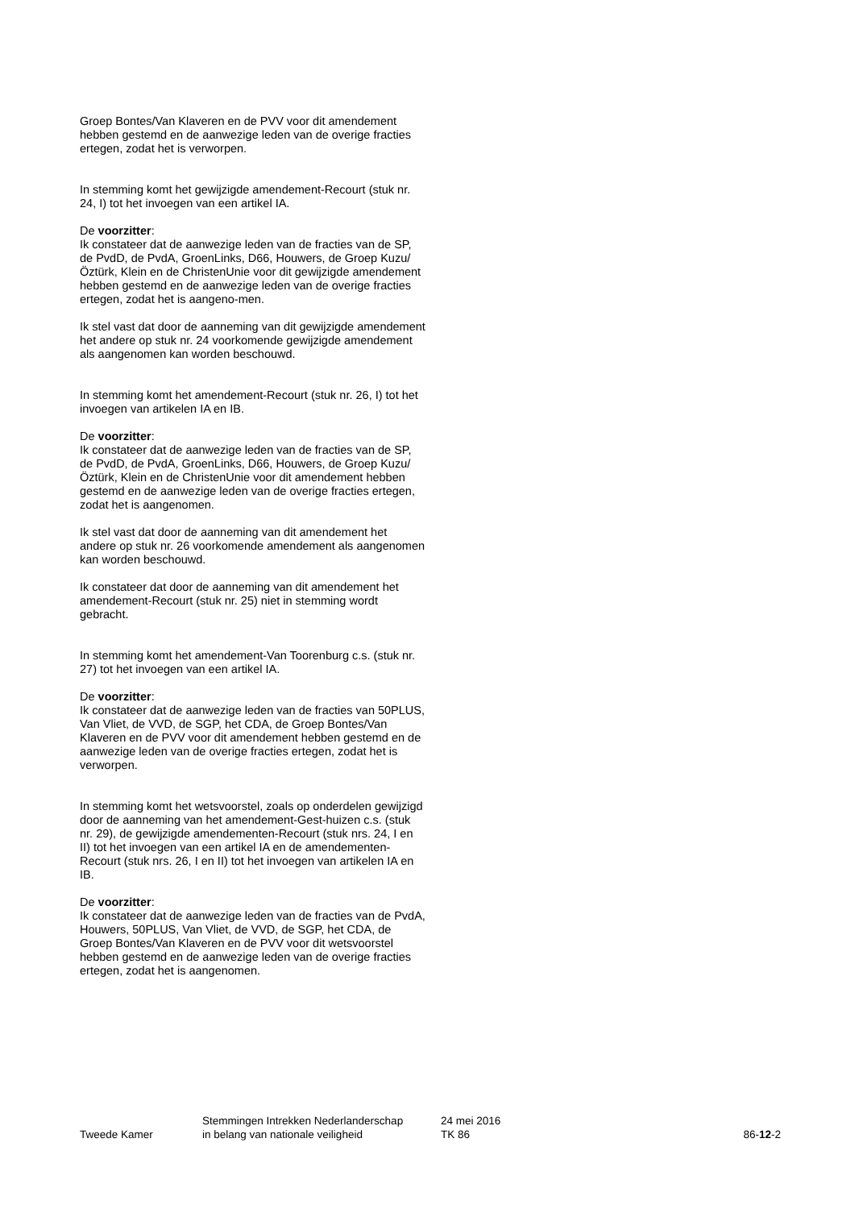Groep Bontes/Van Klaveren en de PVV voor dit amendement hebben gestemd en de aanwezige leden van de overige fracties ertegen, zodat het is verworpen.
In stemming komt het gewijzigde amendement-Recourt (stuk nr. 24, I) tot het invoegen van een artikel IA.
De voorzitter:
Ik constateer dat de aanwezige leden van de fracties van de SP, de PvdD, de PvdA, GroenLinks, D66, Houwers, de Groep Kuzu/Öztürk, Klein en de ChristenUnie voor dit gewijzigde amendement hebben gestemd en de aanwezige leden van de overige fracties ertegen, zodat het is aangeno-men.
Ik stel vast dat door de aanneming van dit gewijzigde amendement het andere op stuk nr. 24 voorkomende gewijzigde amendement als aangenomen kan worden beschouwd.
In stemming komt het amendement-Recourt (stuk nr. 26, I) tot het invoegen van artikelen IA en IB.
De voorzitter:
Ik constateer dat de aanwezige leden van de fracties van de SP, de PvdD, de PvdA, GroenLinks, D66, Houwers, de Groep Kuzu/Öztürk, Klein en de ChristenUnie voor dit amendement hebben gestemd en de aanwezige leden van de overige fracties ertegen, zodat het is aangenomen.
Ik stel vast dat door de aanneming van dit amendement het andere op stuk nr. 26 voorkomende amendement als aangenomen kan worden beschouwd.
Ik constateer dat door de aanneming van dit amendement het amendement-Recourt (stuk nr. 25) niet in stemming wordt gebracht.
In stemming komt het amendement-Van Toorenburg c.s. (stuk nr. 27) tot het invoegen van een artikel IA.
De voorzitter:
Ik constateer dat de aanwezige leden van de fracties van 50PLUS, Van Vliet, de VVD, de SGP, het CDA, de Groep Bontes/Van Klaveren en de PVV voor dit amendement hebben gestemd en de aanwezige leden van de overige fracties ertegen, zodat het is verworpen.
In stemming komt het wetsvoorstel, zoals op onderdelen gewijzigd door de aanneming van het amendement-Gest-huizen c.s. (stuk nr. 29), de gewijzigde amendementen-Recourt (stuk nrs. 24, I en II) tot het invoegen van een artikel IA en de amendementen-Recourt (stuk nrs. 26, I en II) tot het invoegen van artikelen IA en IB.
De voorzitter:
Ik constateer dat de aanwezige leden van de fracties van de PvdA, Houwers, 50PLUS, Van Vliet, de VVD, de SGP, het CDA, de Groep Bontes/Van Klaveren en de PVV voor dit wetsvoorstel hebben gestemd en de aanwezige leden van de overige fracties ertegen, zodat het is aangenomen.
Tweede Kamer
Stemmingen Intrekken Nederlanderschap
in belang van nationale veiligheid
24 mei 2016
TK 86
86-12-2